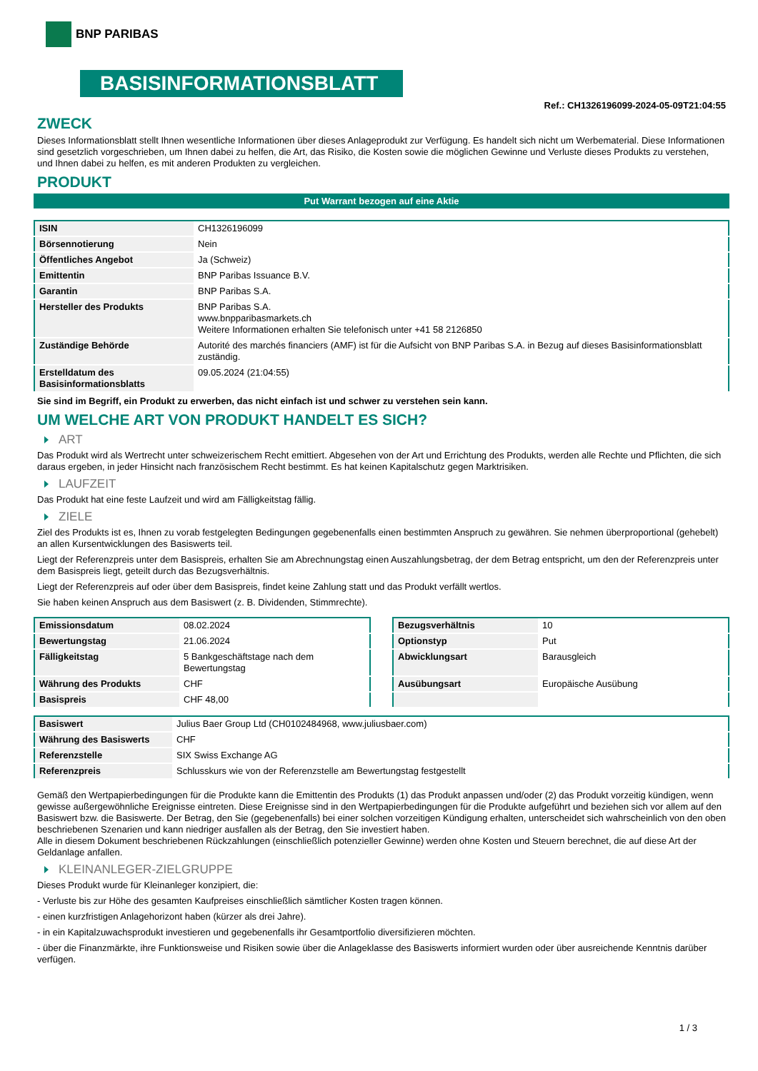BNP PARIBAS
BASISINFORMATIONSBLATT
Ref.: CH1326196099-2024-05-09T21:04:55
ZWECK
Dieses Informationsblatt stellt Ihnen wesentliche Informationen über dieses Anlageprodukt zur Verfügung. Es handelt sich nicht um Werbematerial. Diese Informationen sind gesetzlich vorgeschrieben, um Ihnen dabei zu helfen, die Art, das Risiko, die Kosten sowie die möglichen Gewinne und Verluste dieses Produkts zu verstehen, und Ihnen dabei zu helfen, es mit anderen Produkten zu vergleichen.
PRODUKT
Put Warrant bezogen auf eine Aktie
| ISIN | CH1326196099 |
| Börsennotierung | Nein |
| Öffentliches Angebot | Ja (Schweiz) |
| Emittentin | BNP Paribas Issuance B.V. |
| Garantin | BNP Paribas S.A. |
| Hersteller des Produkts | BNP Paribas S.A. www.bnpparibasmarkets.ch Weitere Informationen erhalten Sie telefonisch unter +41 58 2126850 |
| Zuständige Behörde | Autorité des marchés financiers (AMF) ist für die Aufsicht von BNP Paribas S.A. in Bezug auf dieses Basisinformationsblatt zuständig. |
| Erstelldatum des Basisinformationsblatts | 09.05.2024 (21:04:55) |
Sie sind im Begriff, ein Produkt zu erwerben, das nicht einfach ist und schwer zu verstehen sein kann.
UM WELCHE ART VON PRODUKT HANDELT ES SICH?
ART
Das Produkt wird als Wertrecht unter schweizerischem Recht emittiert. Abgesehen von der Art und Errichtung des Produkts, werden alle Rechte und Pflichten, die sich daraus ergeben, in jeder Hinsicht nach französischem Recht bestimmt. Es hat keinen Kapitalschutz gegen Marktrisiken.
LAUFZEIT
Das Produkt hat eine feste Laufzeit und wird am Fälligkeitstag fällig.
ZIELE
Ziel des Produkts ist es, Ihnen zu vorab festgelegten Bedingungen gegebenenfalls einen bestimmten Anspruch zu gewähren. Sie nehmen überproportional (gehebelt) an allen Kursentwicklungen des Basiswerts teil.
Liegt der Referenzpreis unter dem Basispreis, erhalten Sie am Abrechnungstag einen Auszahlungsbetrag, der dem Betrag entspricht, um den der Referenzpreis unter dem Basispreis liegt, geteilt durch das Bezugsverhältnis.
Liegt der Referenzpreis auf oder über dem Basispreis, findet keine Zahlung statt und das Produkt verfällt wertlos.
Sie haben keinen Anspruch aus dem Basiswert (z. B. Dividenden, Stimmrechte).
| Emissionsdatum | 08.02.2024 |
| Bewertungstag | 21.06.2024 |
| Fälligkeitstag | 5 Bankgeschäftstage nach dem Bewertungstag |
| Währung des Produkts | CHF |
| Basispreis | CHF 48,00 |
| Bezugsverhältnis | 10 |
| Optionstyp | Put |
| Abwicklungsart | Barausgleich |
| Ausübungsart | Europäische Ausübung |
| Basiswert | Julius Baer Group Ltd (CH0102484968, www.juliusbaer.com) |
| Währung des Basiswerts | CHF |
| Referenzstelle | SIX Swiss Exchange AG |
| Referenzpreis | Schlusskurs wie von der Referenzstelle am Bewertungstag festgestellt |
Gemäß den Wertpapierbedingungen für die Produkte kann die Emittentin des Produkts (1) das Produkt anpassen und/oder (2) das Produkt vorzeitig kündigen, wenn gewisse außergewöhnliche Ereignisse eintreten. Diese Ereignisse sind in den Wertpapierbedingungen für die Produkte aufgeführt und beziehen sich vor allem auf den Basiswert bzw. die Basiswerte. Der Betrag, den Sie (gegebenenfalls) bei einer solchen vorzeitigen Kündigung erhalten, unterscheidet sich wahrscheinlich von den oben beschriebenen Szenarien und kann niedriger ausfallen als der Betrag, den Sie investiert haben.
Alle in diesem Dokument beschriebenen Rückzahlungen (einschließlich potenzieller Gewinne) werden ohne Kosten und Steuern berechnet, die auf diese Art der Geldanlage anfallen.
KLEINANLEGER-ZIELGRUPPE
Dieses Produkt wurde für Kleinanleger konzipiert, die:
- Verluste bis zur Höhe des gesamten Kaufpreises einschließlich sämtlicher Kosten tragen können.
- einen kurzfristigen Anlagehorizont haben (kürzer als drei Jahre).
- in ein Kapitalzuwachsprodukt investieren und gegebenenfalls ihr Gesamtportfolio diversifizieren möchten.
- über die Finanzmärkte, ihre Funktionsweise und Risiken sowie über die Anlageklasse des Basiswerts informiert wurden oder über ausreichende Kenntnis darüber verfügen.
1 / 3